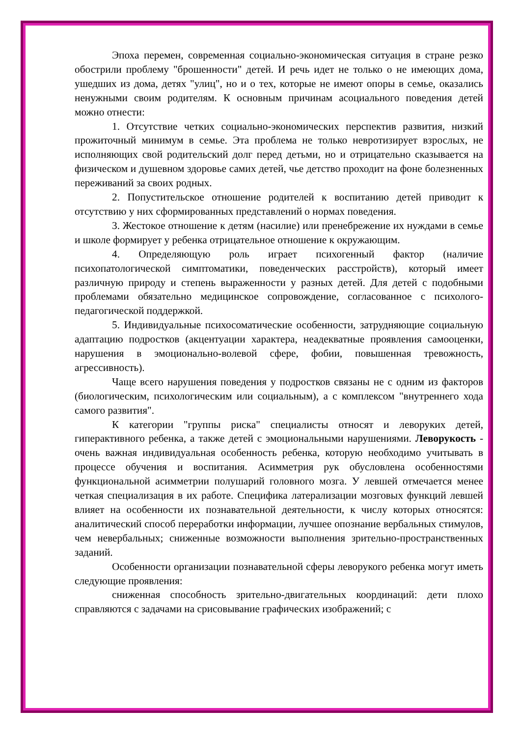Эпоха перемен, современная социально-экономическая ситуация в стране резко обострили проблему "брошенности" детей. И речь идет не только о не имеющих дома, ушедших из дома, детях "улиц", но и о тех, которые не имеют опоры в семье, оказались ненужными своим родителям. К основным причинам асоциального поведения детей можно отнести:
1. Отсутствие четких социально-экономических перспектив развития, низкий прожиточный минимум в семье. Эта проблема не только невротизирует взрослых, не исполняющих свой родительский долг перед детьми, но и отрицательно сказывается на физическом и душевном здоровье самих детей, чье детство проходит на фоне болезненных переживаний за своих родных.
2. Попустительское отношение родителей к воспитанию детей приводит к отсутствию у них сформированных представлений о нормах поведения.
3. Жестокое отношение к детям (насилие) или пренебрежение их нуждами в семье и школе формирует у ребенка отрицательное отношение к окружающим.
4. Определяющую роль играет психогенный фактор (наличие психопатологической симптоматики, поведенческих расстройств), который имеет различную природу и степень выраженности у разных детей. Для детей с подобными проблемами обязательно медицинское сопровождение, согласованное с психолого-педагогической поддержкой.
5. Индивидуальные психосоматические особенности, затрудняющие социальную адаптацию подростков (акцентуации характера, неадекватные проявления самооценки, нарушения в эмоционально-волевой сфере, фобии, повышенная тревожность, агрессивность).
Чаще всего нарушения поведения у подростков связаны не с одним из факторов (биологическим, психологическим или социальным), а с комплексом "внутреннего хода самого развития".
К категории "группы риска" специалисты относят и леворуких детей, гиперактивного ребенка, а также детей с эмоциональными нарушениями. Леворукость - очень важная индивидуальная особенность ребенка, которую необходимо учитывать в процессе обучения и воспитания. Асимметрия рук обусловлена особенностями функциональной асимметрии полушарий головного мозга. У левшей отмечается менее четкая специализация в их работе. Специфика латерализации мозговых функций левшей влияет на особенности их познавательной деятельности, к числу которых относятся: аналитический способ переработки информации, лучшее опознание вербальных стимулов, чем невербальных; сниженные возможности выполнения зрительно-пространственных заданий.
Особенности организации познавательной сферы леворукого ребенка могут иметь следующие проявления:
сниженная способность зрительно-двигательных координаций: дети плохо справляются с задачами на срисовывание графических изображений; с